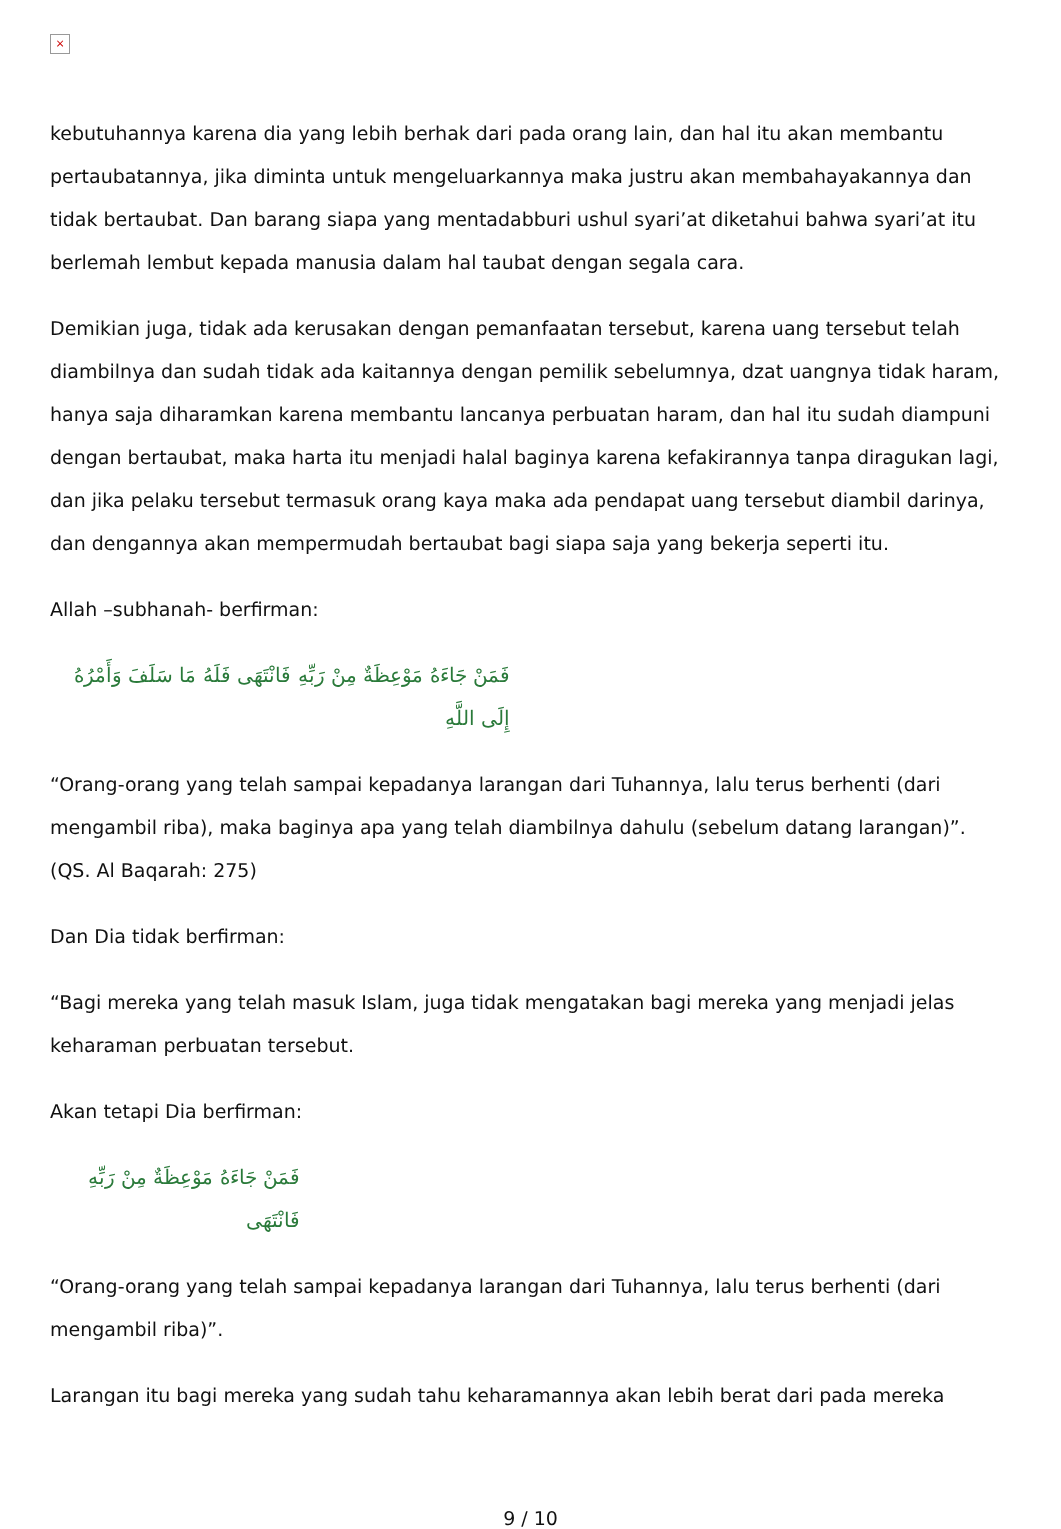×
kebutuhannya karena dia yang lebih berhak dari pada orang lain, dan hal itu akan membantu pertaubatannya, jika diminta untuk mengeluarkannya maka justru akan membahayakannya dan tidak bertaubat. Dan barang siapa yang mentadabburi ushul syari’at diketahui bahwa syari’at itu berlemah lembut kepada manusia dalam hal taubat dengan segala cara.
Demikian juga, tidak ada kerusakan dengan pemanfaatan tersebut, karena uang tersebut telah diambilnya dan sudah tidak ada kaitannya dengan pemilik sebelumnya, dzat uangnya tidak haram, hanya saja diharamkan karena membantu lancanya perbuatan haram, dan hal itu sudah diampuni dengan bertaubat, maka harta itu menjadi halal baginya karena kefakirannya tanpa diragukan lagi, dan jika pelaku tersebut termasuk orang kaya maka ada pendapat uang tersebut diambil darinya, dan dengannya akan mempermudah bertaubat bagi siapa saja yang bekerja seperti itu.
Allah –subhanah- berfirman:
فَمَنْ جَاءَهُ مَوْعِظَةٌ مِنْ رَبِّهِ فَانْتَهَى فَلَهُ مَا سَلَفَ وَأَمْرُهُ إِلَى اللَّهِ
“Orang-orang yang telah sampai kepadanya larangan dari Tuhannya, lalu terus berhenti (dari mengambil riba), maka baginya apa yang telah diambilnya dahulu (sebelum datang larangan)”. (QS. Al Baqarah: 275)
Dan Dia tidak berfirman:
“Bagi mereka yang telah masuk Islam, juga tidak mengatakan bagi mereka yang menjadi jelas keharaman perbuatan tersebut.
Akan tetapi Dia berfirman:
فَمَنْ جَاءَهُ مَوْعِظَةٌ مِنْ رَبِّهِ فَانْتَهَى
“Orang-orang yang telah sampai kepadanya larangan dari Tuhannya, lalu terus berhenti (dari mengambil riba)”.
Larangan itu bagi mereka yang sudah tahu keharamannya akan lebih berat dari pada mereka
9 / 10